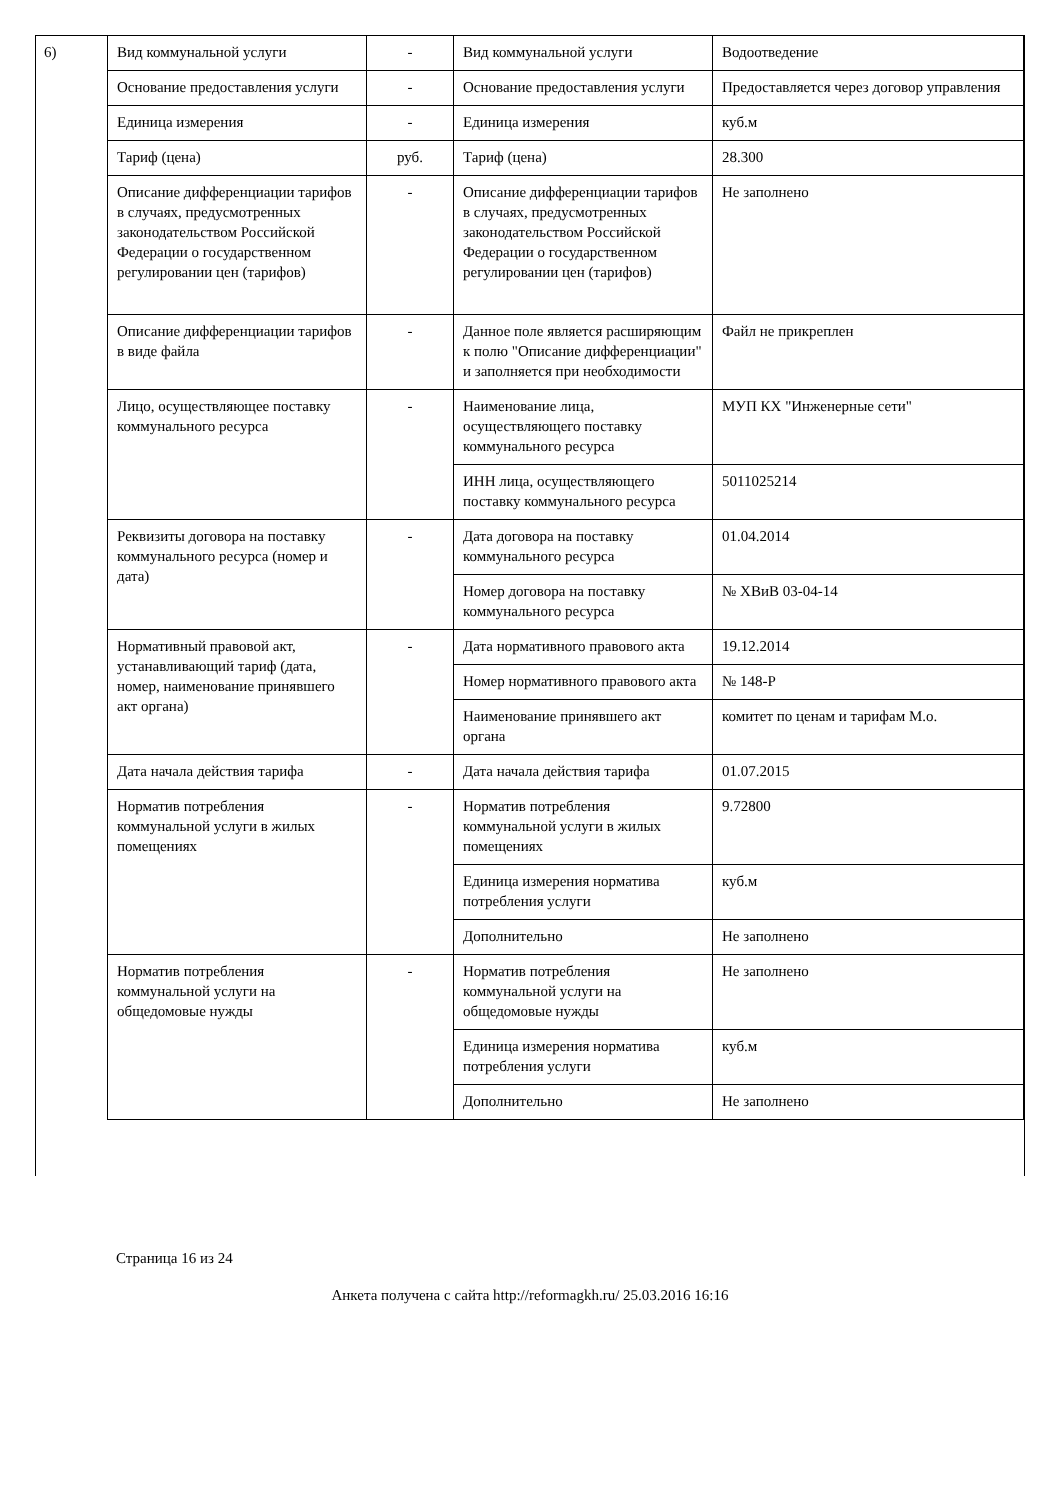6)
| Вид коммунальной услуги | - | Вид коммунальной услуги | Водоотведение |
| Основание предоставления услуги | - | Основание предоставления услуги | Предоставляется через договор управления |
| Единица измерения | - | Единица измерения | куб.м |
| Тариф (цена) | руб. | Тариф (цена) | 28.300 |
| Описание дифференциации тарифов в случаях, предусмотренных законодательством Российской Федерации о государственном регулировании цен (тарифов) | - | Описание дифференциации тарифов в случаях, предусмотренных законодательством Российской Федерации о государственном регулировании цен (тарифов) | Не заполнено |
| Описание дифференциации тарифов в виде файла | - | Данное поле является расширяющим к полю "Описание дифференциации" и заполняется при необходимости | Файл не прикреплен |
| Лицо, осуществляющее поставку коммунального ресурса | - | Наименование лица, осуществляющего поставку коммунального ресурса | МУП КХ "Инженерные сети" |
| | | ИНН лица, осуществляющего поставку коммунального ресурса | 5011025214 |
| Реквизиты договора на поставку коммунального ресурса (номер и дата) | - | Дата договора на поставку коммунального ресурса | 01.04.2014 |
| | | Номер договора на поставку коммунального ресурса | № ХВиВ 03-04-14 |
| Нормативный правовой акт, устанавливающий тариф (дата, номер, наименование принявшего акт органа) | - | Дата нормативного правового акта | 19.12.2014 |
| | | Номер нормативного правового акта | № 148-Р |
| | | Наименование принявшего акт органа | комитет по ценам и тарифам М.о. |
| Дата начала действия тарифа | - | Дата начала действия тарифа | 01.07.2015 |
| Норматив потребления коммунальной услуги в жилых помещениях | - | Норматив потребления коммунальной услуги в жилых помещениях | 9.72800 |
| | | Единица измерения норматива потребления услуги | куб.м |
| | | Дополнительно | Не заполнено |
| Норматив потребления коммунальной услуги на общедомовые нужды | - | Норматив потребления коммунальной услуги на общедомовые нужды | Не заполнено |
| | | Единица измерения норматива потребления услуги | куб.м |
| | | Дополнительно | Не заполнено |
Страница 16 из 24
Анкета получена с сайта http://reformagkh.ru/ 25.03.2016 16:16